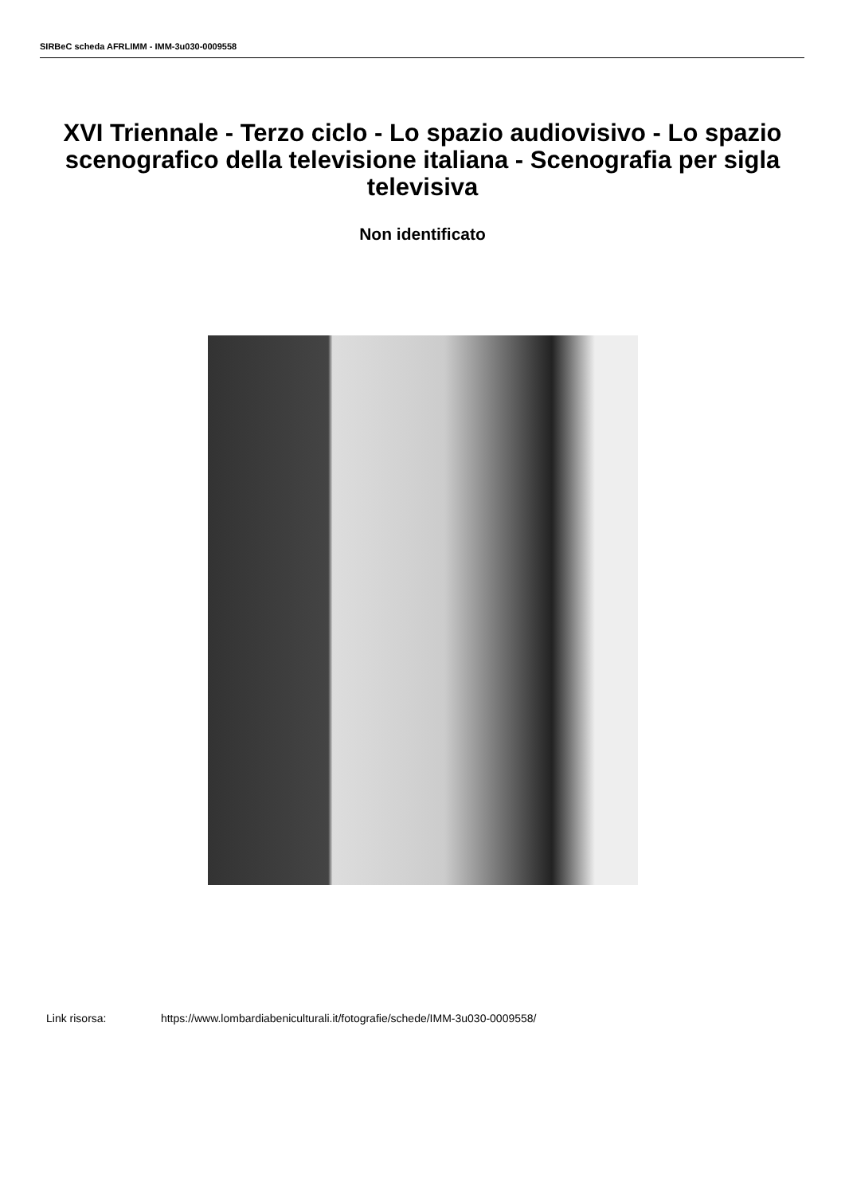SIRBeC scheda AFRLIMM - IMM-3u030-0009558
XVI Triennale - Terzo ciclo - Lo spazio audiovisivo - Lo spazio scenografico della televisione italiana - Scenografia per sigla televisiva
Non identificato
Link risorsa: https://www.lombardiabeniculturali.it/fotografie/schede/IMM-3u030-0009558/